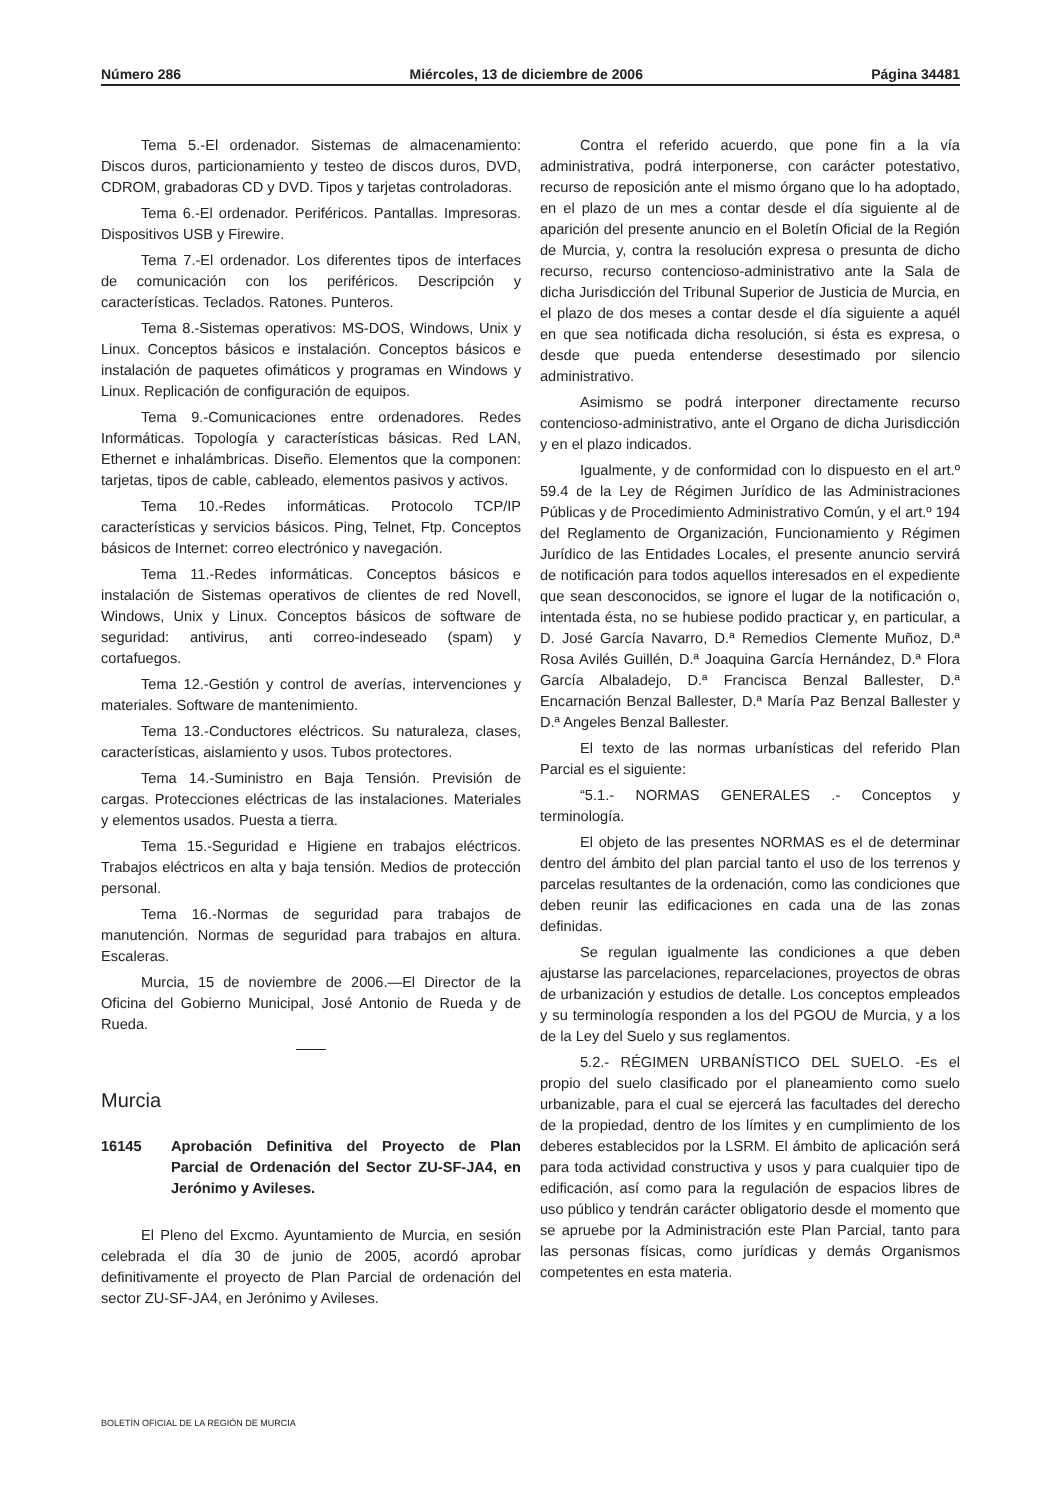Número 286 Miércoles, 13 de diciembre de 2006 Página 34481
Tema 5.-El ordenador. Sistemas de almacenamiento: Discos duros, particionamiento y testeo de discos duros, DVD, CDROM, grabadoras CD y DVD. Tipos y tarjetas controladoras.
Tema 6.-El ordenador. Periféricos. Pantallas. Impresoras. Dispositivos USB y Firewire.
Tema 7.-El ordenador. Los diferentes tipos de interfaces de comunicación con los periféricos. Descripción y características. Teclados. Ratones. Punteros.
Tema 8.-Sistemas operativos: MS-DOS, Windows, Unix y Linux. Conceptos básicos e instalación. Conceptos básicos e instalación de paquetes ofimáticos y programas en Windows y Linux. Replicación de configuración de equipos.
Tema 9.-Comunicaciones entre ordenadores. Redes Informáticas. Topología y características básicas. Red LAN, Ethernet e inhalámbricas. Diseño. Elementos que la componen: tarjetas, tipos de cable, cableado, elementos pasivos y activos.
Tema 10.-Redes informáticas. Protocolo TCP/IP características y servicios básicos. Ping, Telnet, Ftp. Conceptos básicos de Internet: correo electrónico y navegación.
Tema 11.-Redes informáticas. Conceptos básicos e instalación de Sistemas operativos de clientes de red Novell, Windows, Unix y Linux. Conceptos básicos de software de seguridad: antivirus, anti correo-indeseado (spam) y cortafuegos.
Tema 12.-Gestión y control de averías, intervenciones y materiales. Software de mantenimiento.
Tema 13.-Conductores eléctricos. Su naturaleza, clases, características, aislamiento y usos. Tubos protectores.
Tema 14.-Suministro en Baja Tensión. Previsión de cargas. Protecciones eléctricas de las instalaciones. Materiales y elementos usados. Puesta a tierra.
Tema 15.-Seguridad e Higiene en trabajos eléctricos. Trabajos eléctricos en alta y baja tensión. Medios de protección personal.
Tema 16.-Normas de seguridad para trabajos de manutención. Normas de seguridad para trabajos en altura. Escaleras.
Murcia, 15 de noviembre de 2006.—El Director de la Oficina del Gobierno Municipal, José Antonio de Rueda y de Rueda.
Murcia
16145 Aprobación Definitiva del Proyecto de Plan Parcial de Ordenación del Sector ZU-SF-JA4, en Jerónimo y Avileses.
El Pleno del Excmo. Ayuntamiento de Murcia, en sesión celebrada el día 30 de junio de 2005, acordó aprobar definitivamente el proyecto de Plan Parcial de ordenación del sector ZU-SF-JA4, en Jerónimo y Avileses.
Contra el referido acuerdo, que pone fin a la vía administrativa, podrá interponerse, con carácter potestativo, recurso de reposición ante el mismo órgano que lo ha adoptado, en el plazo de un mes a contar desde el día siguiente al de aparición del presente anuncio en el Boletín Oficial de la Región de Murcia, y, contra la resolución expresa o presunta de dicho recurso, recurso contencioso-administrativo ante la Sala de dicha Jurisdicción del Tribunal Superior de Justicia de Murcia, en el plazo de dos meses a contar desde el día siguiente a aquél en que sea notificada dicha resolución, si ésta es expresa, o desde que pueda entenderse desestimado por silencio administrativo.
Asimismo se podrá interponer directamente recurso contencioso-administrativo, ante el Organo de dicha Jurisdicción y en el plazo indicados.
Igualmente, y de conformidad con lo dispuesto en el art.º 59.4 de la Ley de Régimen Jurídico de las Administraciones Públicas y de Procedimiento Administrativo Común, y el art.º 194 del Reglamento de Organización, Funcionamiento y Régimen Jurídico de las Entidades Locales, el presente anuncio servirá de notificación para todos aquellos interesados en el expediente que sean desconocidos, se ignore el lugar de la notificación o, intentada ésta, no se hubiese podido practicar y, en particular, a D. José García Navarro, D.ª Remedios Clemente Muñoz, D.ª Rosa Avilés Guillén, D.ª Joaquina García Hernández, D.ª Flora García Albaladejo, D.ª Francisca Benzal Ballester, D.ª Encarnación Benzal Ballester, D.ª María Paz Benzal Ballester y D.ª Angeles Benzal Ballester.
El texto de las normas urbanísticas del referido Plan Parcial es el siguiente:
“5.1.- NORMAS GENERALES .- Conceptos y terminología.
El objeto de las presentes NORMAS es el de determinar dentro del ámbito del plan parcial tanto el uso de los terrenos y parcelas resultantes de la ordenación, como las condiciones que deben reunir las edificaciones en cada una de las zonas definidas.
Se regulan igualmente las condiciones a que deben ajustarse las parcelaciones, reparcelaciones, proyectos de obras de urbanización y estudios de detalle. Los conceptos empleados y su terminología responden a los del PGOU de Murcia, y a los de la Ley del Suelo y sus reglamentos.
5.2.- RÉGIMEN URBANÍSTICO DEL SUELO. -Es el propio del suelo clasificado por el planeamiento como suelo urbanizable, para el cual se ejercerá las facultades del derecho de la propiedad, dentro de los límites y en cumplimiento de los deberes establecidos por la LSRM. El ámbito de aplicación será para toda actividad constructiva y usos y para cualquier tipo de edificación, así como para la regulación de espacios libres de uso público y tendrán carácter obligatorio desde el momento que se apruebe por la Administración este Plan Parcial, tanto para las personas físicas, como jurídicas y demás Organismos competentes en esta materia.
BOLETÍN OFICIAL DE LA REGIÓN DE MURCIA